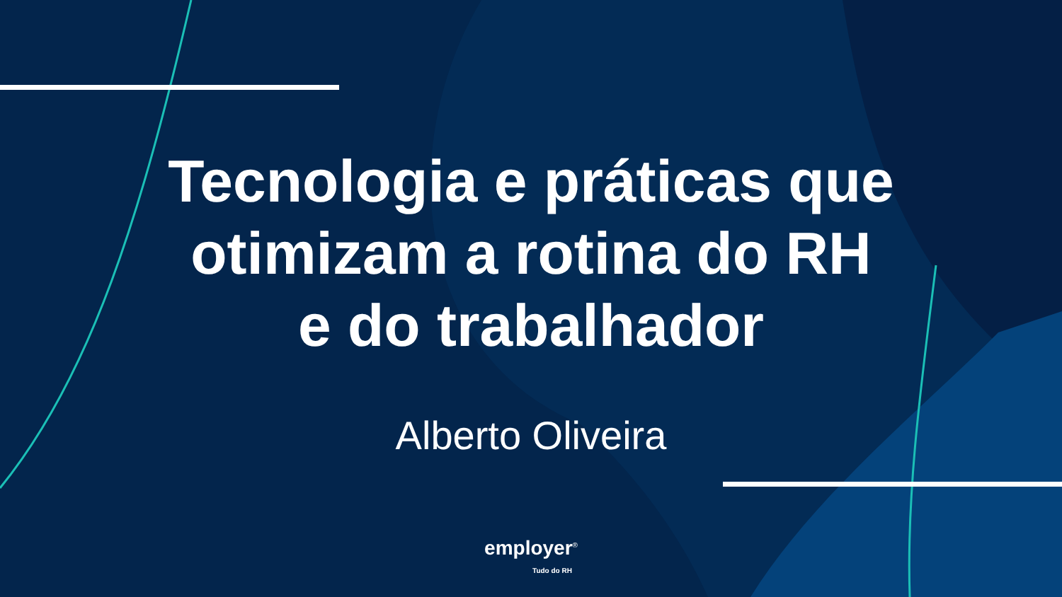Tecnologia e práticas que
otimizam a rotina do RH
e do trabalhador
Alberto Oliveira
employer<sup>®</sup>
Tudo do RH